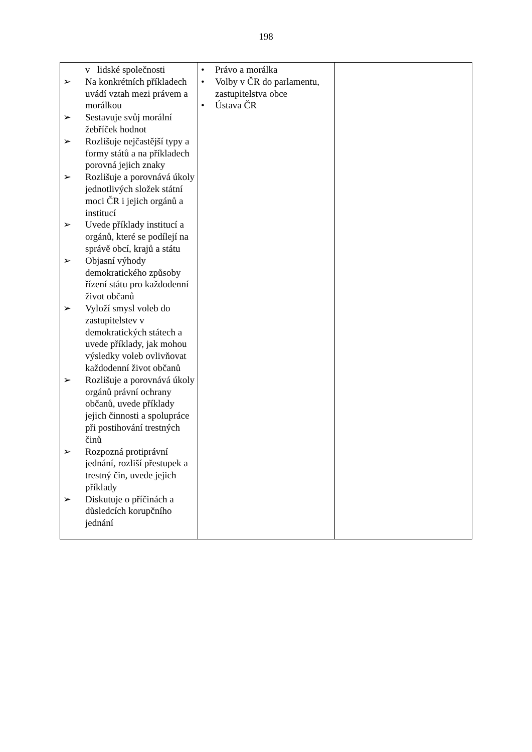198
| v lidské společnosti ➢ Na konkrétních příkladech uvádí vztah mezi právem a morálkou ➢ Sestavuje svůj morální žebříček hodnot ➢ Rozlišuje nejčastější typy a formy států a na příkladech porovná jejich znaky ➢ Rozlišuje a porovnává úkoly jednotlivých složek státní moci ČR i jejich orgánů a institucí ➢ Uvede příklady institucí a orgánů, které se podílejí na správě obcí, krajů a státu ➢ Objasní výhody demokratického způsoby řízení státu pro každodenní život občanů ➢ Vyloží smysl voleb do zastupitelstev v demokratických státech a uvede příklady, jak mohou výsledky voleb ovlivňovat každodenní život občanů ➢ Rozlišuje a porovnává úkoly orgánů právní ochrany občanů, uvede příklady jejich činnosti a spolupráce při postihování trestných činů ➢ Rozpozná protiprávní jednání, rozliší přestupek a trestný čin, uvede jejich příklady ➢ Diskutuje o příčinách a důsledcích korupčního jednání | • Právo a morálka • Volby v ČR do parlamentu, zastupitelstva obce • Ústava ČR | |